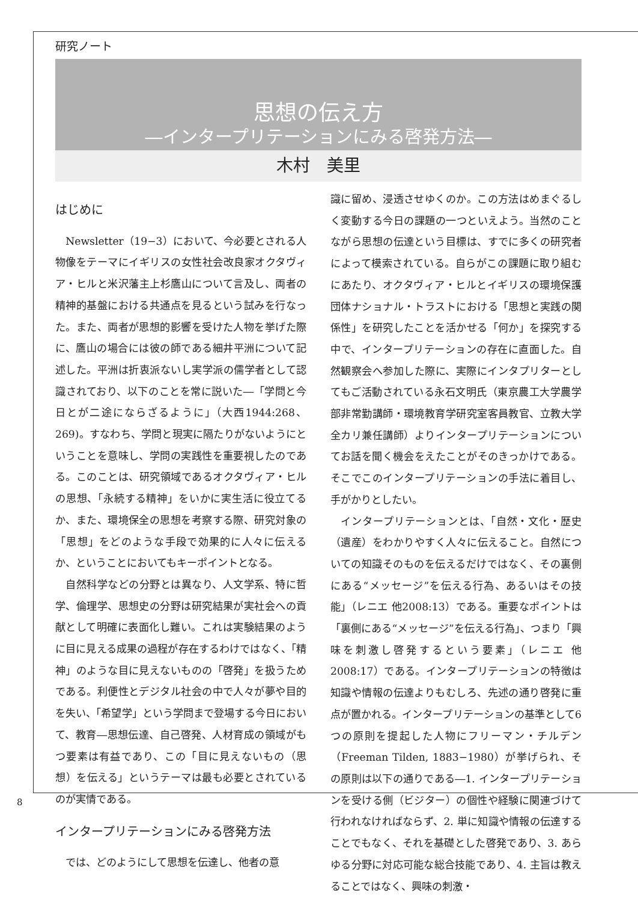研究ノート
思想の伝え方
―インタープリテーションにみる啓発方法―
木村　美里
はじめに
Newsletter（19−3）において、今必要とされる人物像をテーマにイギリスの女性社会改良家オクタヴィア・ヒルと米沢藩主上杉鷹山について言及し、両者の精神的基盤における共通点を見るという試みを行なった。また、両者が思想的影響を受けた人物を挙げた際に、鷹山の場合には彼の師である細井平洲について記述した。平洲は折衷派ないし実学派の儒学者として認識されており、以下のことを常に説いた―「学問と今日とが二途にならざるように」（大西1944:268、269)。すなわち、学問と現実に隔たりがないようにということを意味し、学問の実践性を重要視したのである。このことは、研究領域であるオクタヴィア・ヒルの思想、「永続する精神」をいかに実生活に役立てるか、また、環境保全の思想を考察する際、研究対象の「思想」をどのような手段で効果的に人々に伝えるか、ということにおいてもキーポイントとなる。
自然科学などの分野とは異なり、人文学系、特に哲学、倫理学、思想史の分野は研究結果が実社会への貢献として明確に表面化し難い。これは実験結果のように目に見える成果の過程が存在するわけではなく、「精神」のような目に見えないものの「啓発」を扱うためである。利便性とデジタル社会の中で人々が夢や目的を失い、「希望学」という学問まで登場する今日において、教育―思想伝達、自己啓発、人材育成の領域がもつ要素は有益であり、この「目に見えないもの（思想）を伝える」というテーマは最も必要とされているのが実情である。
インタープリテーションにみる啓発方法
では、どのようにして思想を伝達し、他者の意
識に留め、浸透させゆくのか。この方法はめまぐるしく変動する今日の課題の一つといえよう。当然のことながら思想の伝達という目標は、すでに多くの研究者によって模索されている。自らがこの課題に取り組むにあたり、オクタヴィア・ヒルとイギリスの環境保護団体ナショナル・トラストにおける「思想と実践の関係性」を研究したことを活かせる「何か」を探究する中で、インタープリテーションの存在に直面した。自然観察会へ参加した際に、実際にインタプリターとしてもご活動されている永石文明氏（東京農工大学農学部非常勤講師・環境教育学研究室客員教官、立教大学全カリ兼任講師）よりインタープリテーションについてお話を聞く機会をえたことがそのきっかけである。そこでこのインタープリテーションの手法に着目し、手がかりとしたい。
インタープリテーションとは、「自然・文化・歴史（遺産）をわかりやすく人々に伝えること。自然についての知識そのものを伝えるだけではなく、その裏側にある“メッセージ”を伝える行為、あるいはその技能」（レニエ 他2008:13）である。重要なポイントは「裏側にある“メッセージ”を伝える行為」、つまり「興味を刺激し啓発するという要素」（レニエ 他2008:17）である。インタープリテーションの特徴は知識や情報の伝達よりもむしろ、先述の通り啓発に重点が置かれる。インタープリテーションの基準として6つの原則を提起した人物にフリーマン・チルデン（Freeman Tilden, 1883−1980）が挙げられ、その原則は以下の通りである―1. インタープリテーションを受ける側（ビジター）の個性や経験に関連づけて行われなければならず、2. 単に知識や情報の伝達することでもなく、それを基礎とした啓発であり、3. あらゆる分野に対応可能な総合技能であり、4. 主旨は教えることではなく、興味の刺激・
8